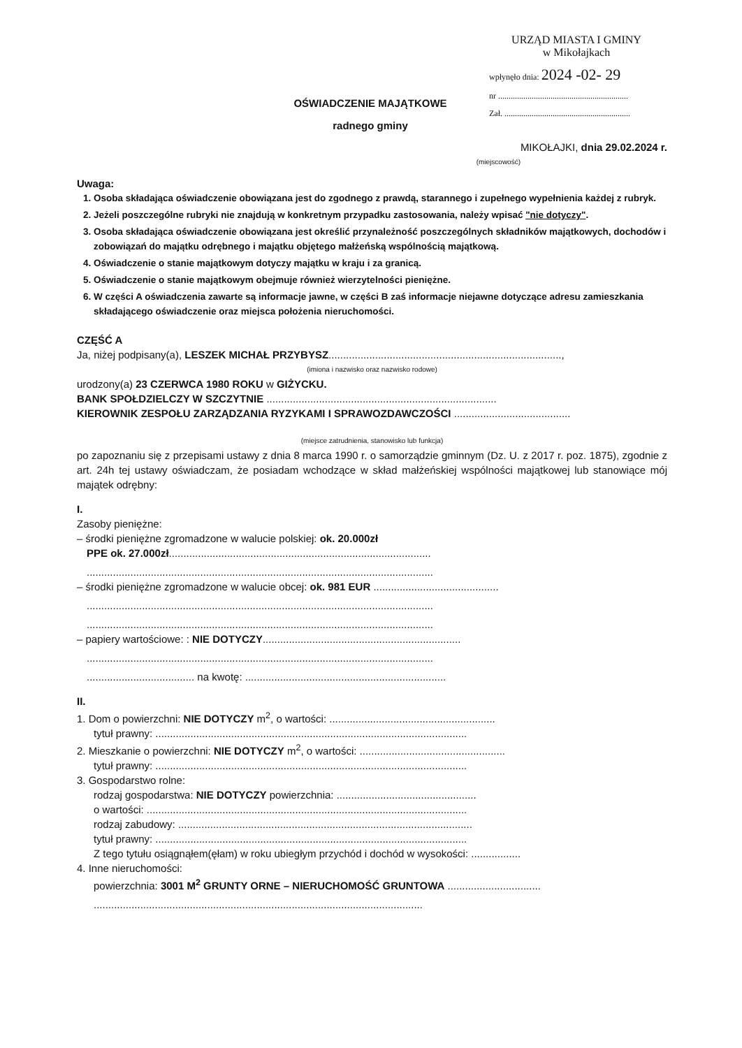URZĄD MIASTA I GMINY
w Mikołajkach
wpłynęło dnia: 2024 -02- 29
nr ..............................................................
Zał. ............................................................
OŚWIADCZENIE MAJĄTKOWE
radnego gminy
MIKOŁAJKI, dnia 29.02.2024 r.
(miejscowość)
Uwaga:
1. Osoba składająca oświadczenie obowiązana jest do zgodnego z prawdą, starannego i zupełnego wypełnienia każdej z rubryk.
2. Jeżeli poszczególne rubryki nie znajdują w konkretnym przypadku zastosowania, należy wpisać "nie dotyczy".
3. Osoba składająca oświadczenie obowiązana jest określić przynależność poszczególnych składników majątkowych, dochodów i zobowiązań do majątku odrębnego i majątku objętego małżeńską wspólnością majątkową.
4. Oświadczenie o stanie majątkowym dotyczy majątku w kraju i za granicą.
5. Oświadczenie o stanie majątkowym obejmuje również wierzytelności pieniężne.
6. W części A oświadczenia zawarte są informacje jawne, w części B zaś informacje niejawne dotyczące adresu zamieszkania składającego oświadczenie oraz miejsca położenia nieruchomości.
CZĘŚĆ A
Ja, niżej podpisany(a), LESZEK MICHAŁ PRZYBYSZ................................................................................,
(imiona i nazwisko oraz nazwisko rodowe)
urodzony(a) 23 CZERWCA 1980 ROKU w GIŻYCKU.
BANK SPOŁDZIELCZY W SZCZYTNIE ...............................................................................
KIEROWNIK ZESPOŁU ZARZĄDZANIA RYZYKAMI I SPRAWOZDAWCZOŚCI ........................................
(miejsce zatrudnienia, stanowisko lub funkcja)
po zapoznaniu się z przepisami ustawy z dnia 8 marca 1990 r. o samorządzie gminnym (Dz. U. z 2017 r. poz. 1875), zgodnie z art. 24h tej ustawy oświadczam, że posiadam wchodzące w skład małżeńskiej wspólności majątkowej lub stanowiące mój majątek odrębny:
I.
Zasoby pieniężne:
– środki pieniężne zgromadzone w walucie polskiej: ok. 20.000zł
PPE ok. 27.000zł..........................................................................................
.......................................................................................................................
– środki pieniężne zgromadzone w walucie obcej: ok. 981 EUR ...........................................
.......................................................................................................................
.......................................................................................................................
– papiery wartościowe: : NIE DOTYCZY....................................................................
.......................................................................................................................
..................................... na kwotę: .....................................................................
II.
1. Dom o powierzchni: NIE DOTYCZY m<sup>2</sup>, o wartości: .........................................................
tytuł prawny: ...........................................................................................................
2. Mieszkanie o powierzchni: NIE DOTYCZY m<sup>2</sup>, o wartości: ..................................................
tytuł prawny: ...........................................................................................................
3. Gospodarstwo rolne:
rodzaj gospodarstwa: NIE DOTYCZY powierzchnia: ................................................
o wartości: ..............................................................................................................
rodzaj zabudowy: .....................................................................................................
tytuł prawny: ...........................................................................................................
Z tego tytułu osiągnąłem(ęłam) w roku ubiegłym przychód i dochód w wysokości: .................
4. Inne nieruchomości:
powierzchnia: 3001 M<sup>2</sup> GRUNTY ORNE – NIERUCHOMOŚĆ GRUNTOWA ................................
.................................................................................................................